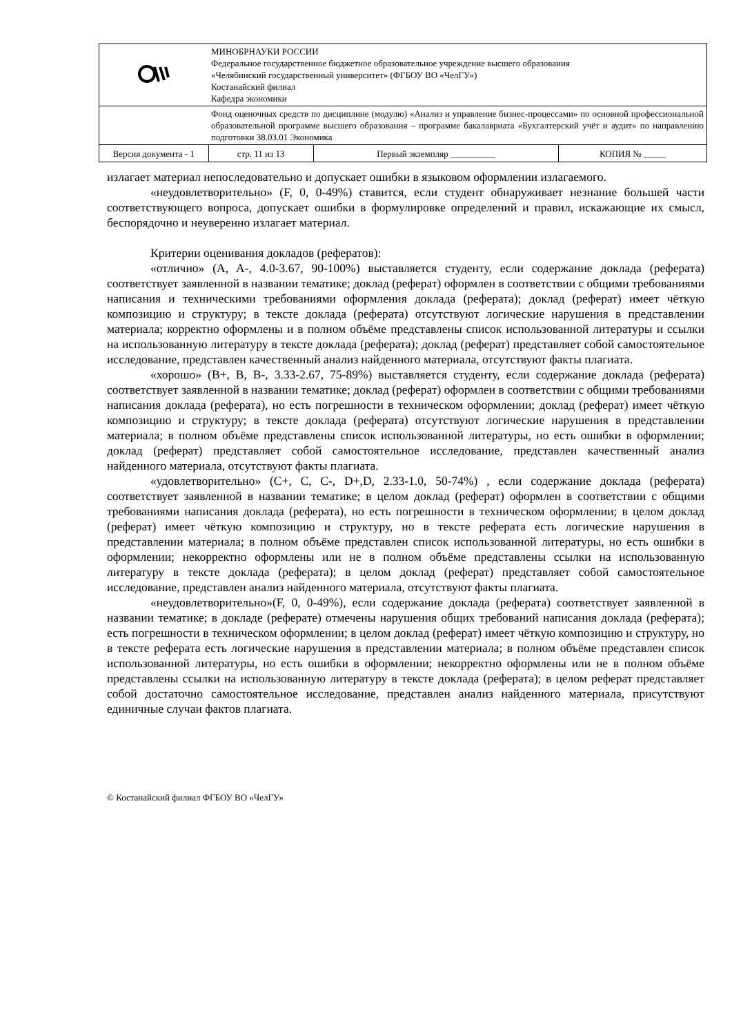| | МИНОБРНАУКИ РОССИИ Федеральное государственное бюджетное образовательное учреждение высшего образования «Челябинский государственный университет» (ФГБОУ ВО «ЧелГУ») Костанайский филиал Кафедра экономики | | | |
| | Фонд оценочных средств по дисциплине (модулю) «Анализ и управление бизнес-процессами» по основной профессиональной образовательной программе высшего образования – программе бакалавриата «Бухгалтерский учёт и аудит» по направлению подготовки 38.03.01 Экономика | | | |
| Версия документа - 1 | | стр. 11 из 13 | Первый экземпляр __________ | КОПИЯ № _____ |
излагает материал непоследовательно и допускает ошибки в языковом оформлении излагаемого.
«неудовлетворительно» (F, 0, 0-49%) ставится, если студент обнаруживает незнание большей части соответствующего вопроса, допускает ошибки в формулировке определений и правил, искажающие их смысл, беспорядочно и неуверенно излагает материал.
Критерии оценивания докладов (рефератов):
«отлично» (A, A-, 4.0-3.67, 90-100%) выставляется студенту, если содержание доклада (реферата) соответствует заявленной в названии тематике; доклад (реферат) оформлен в соответствии с общими требованиями написания и техническими требованиями оформления доклада (реферата); доклад (реферат) имеет чёткую композицию и структуру; в тексте доклада (реферата) отсутствуют логические нарушения в представлении материала; корректно оформлены и в полном объёме представлены список использованной литературы и ссылки на использованную литературу в тексте доклада (реферата); доклад (реферат) представляет собой самостоятельное исследование, представлен качественный анализ найденного материала, отсутствуют факты плагиата.
«хорошо» (B+, B, B-, 3.33-2.67, 75-89%) выставляется студенту, если содержание доклада (реферата) соответствует заявленной в названии тематике; доклад (реферат) оформлен в соответствии с общими требованиями написания доклада (реферата), но есть погрешности в техническом оформлении; доклад (реферат) имеет чёткую композицию и структуру; в тексте доклада (реферата) отсутствуют логические нарушения в представлении материала; в полном объёме представлены список использованной литературы, но есть ошибки в оформлении; доклад (реферат) представляет собой самостоятельное исследование, представлен качественный анализ найденного материала, отсутствуют факты плагиата.
«удовлетворительно» (C+, C, C-, D+,D, 2.33-1.0, 50-74%) , если содержание доклада (реферата) соответствует заявленной в названии тематике; в целом доклад (реферат) оформлен в соответствии с общими требованиями написания доклада (реферата), но есть погрешности в техническом оформлении; в целом доклад (реферат) имеет чёткую композицию и структуру, но в тексте реферата есть логические нарушения в представлении материала; в полном объёме представлен список использованной литературы, но есть ошибки в оформлении; некорректно оформлены или не в полном объёме представлены ссылки на использованную литературу в тексте доклада (реферата); в целом доклад (реферат) представляет собой самостоятельное исследование, представлен анализ найденного материала, отсутствуют факты плагиата.
«неудовлетворительно»(F, 0, 0-49%), если содержание доклада (реферата) соответствует заявленной в названии тематике; в докладе (реферате) отмечены нарушения общих требований написания доклада (реферата); есть погрешности в техническом оформлении; в целом доклад (реферат) имеет чёткую композицию и структуру, но в тексте реферата есть логические нарушения в представлении материала; в полном объёме представлен список использованной литературы, но есть ошибки в оформлении; некорректно оформлены или не в полном объёме представлены ссылки на использованную литературу в тексте доклада (реферата); в целом реферат представляет собой достаточно самостоятельное исследование, представлен анализ найденного материала, присутствуют единичные случаи фактов плагиата.
© Костанайский филиал ФГБОУ ВО «ЧелГУ»